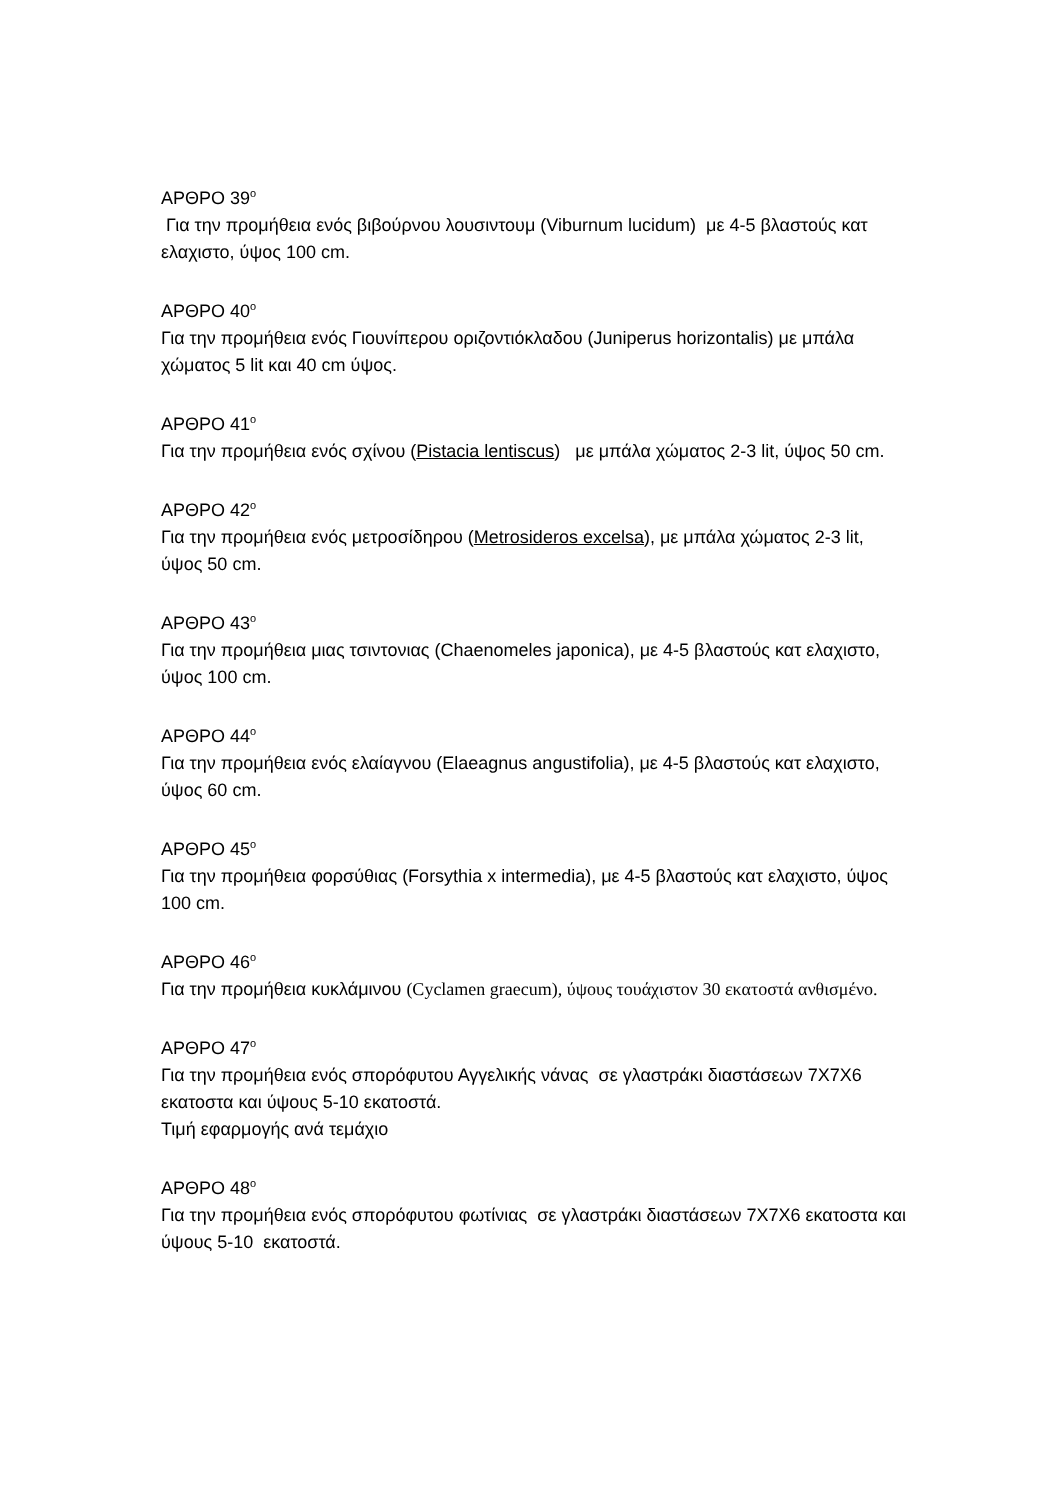ΑΡΘΡΟ 39<sup>ο</sup>
Για την προμήθεια ενός βιβούρνου λουσιντουμ (Viburnum lucidum) με 4-5 βλαστούς κατ ελαχιστο, ύψος 100 cm.
ΑΡΘΡΟ 40<sup>ο</sup>
Για την προμήθεια ενός Γιουνίπερου οριζοντιόκλαδου (Juniperus horizontalis) με μπάλα χώματος 5 lit και 40 cm ύψος.
ΑΡΘΡΟ 41<sup>ο</sup>
Για την προμήθεια ενός σχίνου (Pistacia lentiscus) με μπάλα χώματος 2-3 lit, ύψος 50 cm.
ΑΡΘΡΟ 42<sup>ο</sup>
Για την προμήθεια ενός μετροσίδηρου (Metrosideros excelsa), με μπάλα χώματος 2-3 lit, ύψος 50 cm.
ΑΡΘΡΟ 43<sup>ο</sup>
Για την προμήθεια μιας τσιντονιας (Chaenomeles japonica), με 4-5 βλαστούς κατ ελαχιστο, ύψος 100 cm.
ΑΡΘΡΟ 44<sup>ο</sup>
Για την προμήθεια ενός ελαίαγνου (Elaeagnus angustifolia), με 4-5 βλαστούς κατ ελαχιστο, ύψος 60 cm.
ΑΡΘΡΟ 45<sup>ο</sup>
Για την προμήθεια φορσύθιας (Forsythia x intermedia), με 4-5 βλαστούς κατ ελαχιστο, ύψος 100 cm.
ΑΡΘΡΟ 46<sup>ο</sup>
Για την προμήθεια κυκλάμινου (Cyclamen graecum), ύψους τουάχιστον 30 εκατοστά ανθισμένο.
ΑΡΘΡΟ 47<sup>ο</sup>
Για την προμήθεια ενός σπορόφυτου Αγγελικής νάνας σε γλαστράκι διαστάσεων 7Χ7Χ6 εκατοστα και ύψους 5-10 εκατοστά.
Τιμή εφαρμογής ανά τεμάχιο
ΑΡΘΡΟ 48<sup>ο</sup>
Για την προμήθεια ενός σπορόφυτου φωτίνιας σε γλαστράκι διαστάσεων 7Χ7Χ6 εκατοστα και ύψους 5-10 εκατοστά.